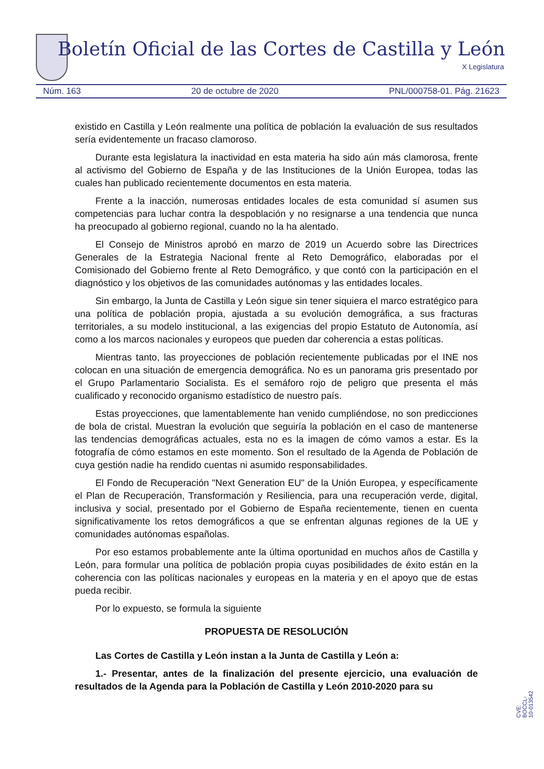Boletín Oficial de las Cortes de Castilla y León
X Legislatura
Núm. 163 20 de octubre de 2020 PNL/000758-01. Pág. 21623
existido en Castilla y León realmente una política de población la evaluación de sus resultados sería evidentemente un fracaso clamoroso.
Durante esta legislatura la inactividad en esta materia ha sido aún más clamorosa, frente al activismo del Gobierno de España y de las Instituciones de la Unión Europea, todas las cuales han publicado recientemente documentos en esta materia.
Frente a la inacción, numerosas entidades locales de esta comunidad sí asumen sus competencias para luchar contra la despoblación y no resignarse a una tendencia que nunca ha preocupado al gobierno regional, cuando no la ha alentado.
El Consejo de Ministros aprobó en marzo de 2019 un Acuerdo sobre las Directrices Generales de la Estrategia Nacional frente al Reto Demográfico, elaboradas por el Comisionado del Gobierno frente al Reto Demográfico, y que contó con la participación en el diagnóstico y los objetivos de las comunidades autónomas y las entidades locales.
Sin embargo, la Junta de Castilla y León sigue sin tener siquiera el marco estratégico para una política de población propia, ajustada a su evolución demográfica, a sus fracturas territoriales, a su modelo institucional, a las exigencias del propio Estatuto de Autonomía, así como a los marcos nacionales y europeos que pueden dar coherencia a estas políticas.
Mientras tanto, las proyecciones de población recientemente publicadas por el INE nos colocan en una situación de emergencia demográfica. No es un panorama gris presentado por el Grupo Parlamentario Socialista. Es el semáforo rojo de peligro que presenta el más cualificado y reconocido organismo estadístico de nuestro país.
Estas proyecciones, que lamentablemente han venido cumpliéndose, no son predicciones de bola de cristal. Muestran la evolución que seguiría la población en el caso de mantenerse las tendencias demográficas actuales, esta no es la imagen de cómo vamos a estar. Es la fotografía de cómo estamos en este momento. Son el resultado de la Agenda de Población de cuya gestión nadie ha rendido cuentas ni asumido responsabilidades.
El Fondo de Recuperación "Next Generation EU" de la Unión Europea, y específicamente el Plan de Recuperación, Transformación y Resiliencia, para una recuperación verde, digital, inclusiva y social, presentado por el Gobierno de España recientemente, tienen en cuenta significativamente los retos demográficos a que se enfrentan algunas regiones de la UE y comunidades autónomas españolas.
Por eso estamos probablemente ante la última oportunidad en muchos años de Castilla y León, para formular una política de población propia cuyas posibilidades de éxito están en la coherencia con las políticas nacionales y europeas en la materia y en el apoyo que de estas pueda recibir.
Por lo expuesto, se formula la siguiente
PROPUESTA DE RESOLUCIÓN
Las Cortes de Castilla y León instan a la Junta de Castilla y León a:
1.- Presentar, antes de la finalización del presente ejercicio, una evaluación de resultados de la Agenda para la Población de Castilla y León 2010-2020 para su
CVE: BOCCL-10-013542